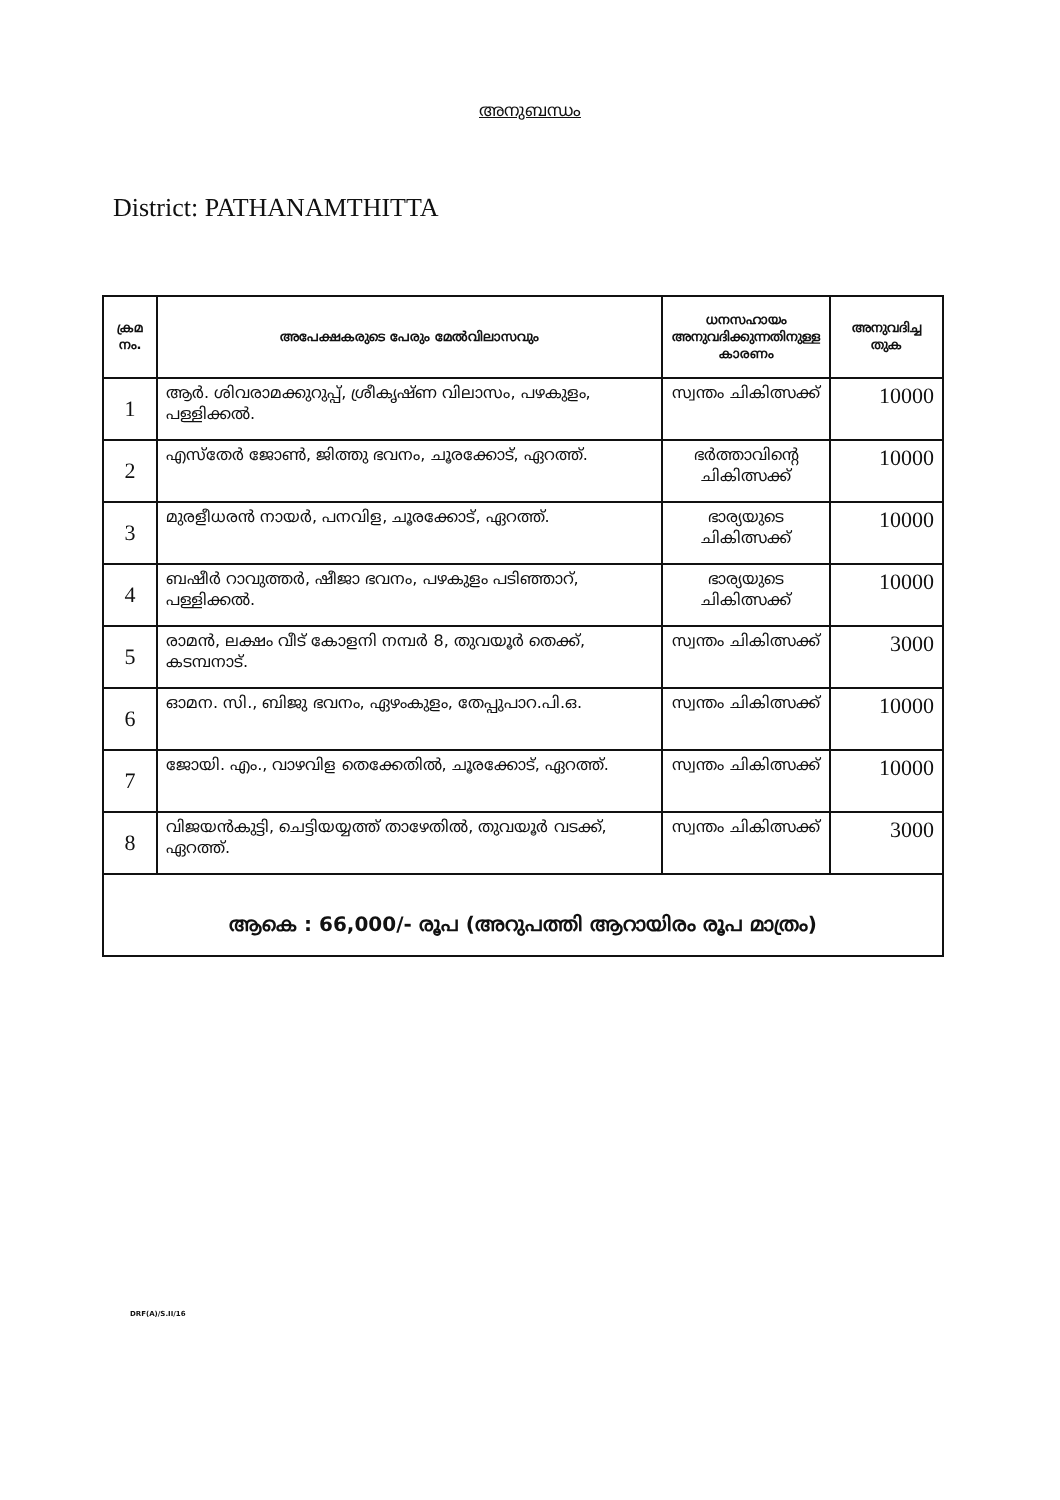അനുബന്ധം
District: PATHANAMTHITTA
| ക്രമ നം. | അപേക്ഷകരുടെ പേരും മേൽവിലാസവും | ധനസഹായം അനുവദിക്കുന്നതിനുള്ള കാരണം | അനുവദിച്ച തുക |
| --- | --- | --- | --- |
| 1 | ആർ. ശിവരാമക്കുറുപ്പ്, ശ്രീകൃഷ്ണ വിലാസം, പഴകുളം, പള്ളിക്കൽ. | സ്വന്തം ചികിത്സക്ക് | 10000 |
| 2 | എസ്തേർ ജോൺ, ജിത്തു ഭവനം, ചൂരക്കോട്, ഏറത്ത്. | ഭർത്താവിന്റെ ചികിത്സക്ക് | 10000 |
| 3 | മുരളീധരൻ നായർ, പനവിള, ചൂരക്കോട്, ഏറത്ത്. | ഭാര്യയുടെ ചികിത്സക്ക് | 10000 |
| 4 | ബഷീർ റാവുത്തർ, ഷീജാ ഭവനം, പഴകുളം പടിഞ്ഞാറ്, പള്ളിക്കൽ. | ഭാര്യയുടെ ചികിത്സക്ക് | 10000 |
| 5 | രാമൻ, ലക്ഷം വീട് കോളനി നമ്പർ 8, തുവയൂർ തെക്ക്, കടമ്പനാട്. | സ്വന്തം ചികിത്സക്ക് | 3000 |
| 6 | ഓമന. സി., ബിജു ഭവനം, ഏഴംകുളം, തേപ്പുപാറ.പി.ഒ. | സ്വന്തം ചികിത്സക്ക് | 10000 |
| 7 | ജോയി. എം., വാഴവിള തെക്കേതിൽ, ചൂരക്കോട്, ഏറത്ത്. | സ്വന്തം ചികിത്സക്ക് | 10000 |
| 8 | വിജയൻകുട്ടി, ചെട്ടിയയ്യത്ത് താഴേതിൽ, തുവയൂർ വടക്ക്, ഏറത്ത്. | സ്വന്തം ചികിത്സക്ക് | 3000 |
| ആകെ : 66,000/- രൂപ (അറുപത്തി ആറായിരം രൂപ മാത്രം) | | | |
DRF(A)/S.II/16